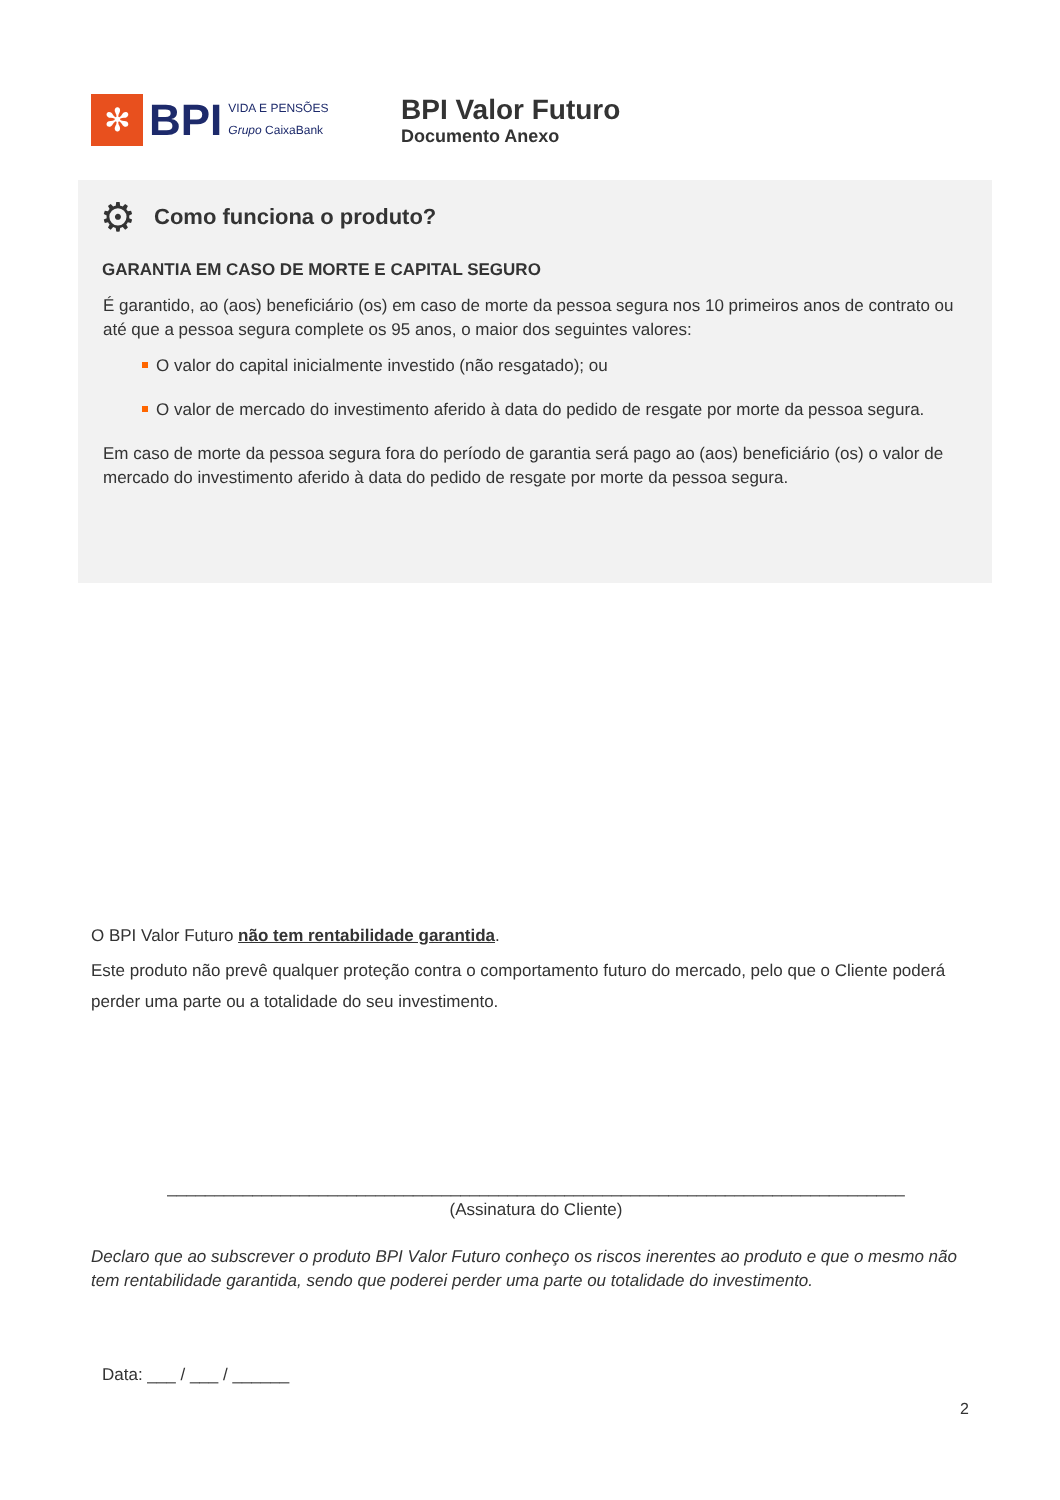✻
BPI
VIDA E PENSÕES
Grupo CaixaBank
BPI Valor Futuro
Documento Anexo
⚙ Como funciona o produto?
GARANTIA EM CASO DE MORTE E CAPITAL SEGURO
É garantido, ao (aos) beneficiário (os) em caso de morte da pessoa segura nos 10 primeiros anos de contrato ou até que a pessoa segura complete os 95 anos, o maior dos seguintes valores:
O valor do capital inicialmente investido (não resgatado); ou
O valor de mercado do investimento aferido à data do pedido de resgate por morte da pessoa segura.
Em caso de morte da pessoa segura fora do período de garantia será pago ao (aos) beneficiário (os) o valor de mercado do investimento aferido à data do pedido de resgate por morte da pessoa segura.
O BPI Valor Futuro não tem rentabilidade garantida.
Este produto não prevê qualquer proteção contra o comportamento futuro do mercado, pelo que o Cliente poderá perder uma parte ou a totalidade do seu investimento.
______________________________________________________________________________
(Assinatura do Cliente)
Declaro que ao subscrever o produto BPI Valor Futuro conheço os riscos inerentes ao produto e que o mesmo não tem rentabilidade garantida, sendo que poderei perder uma parte ou totalidade do investimento.
Data: ___ / ___ / ______
2